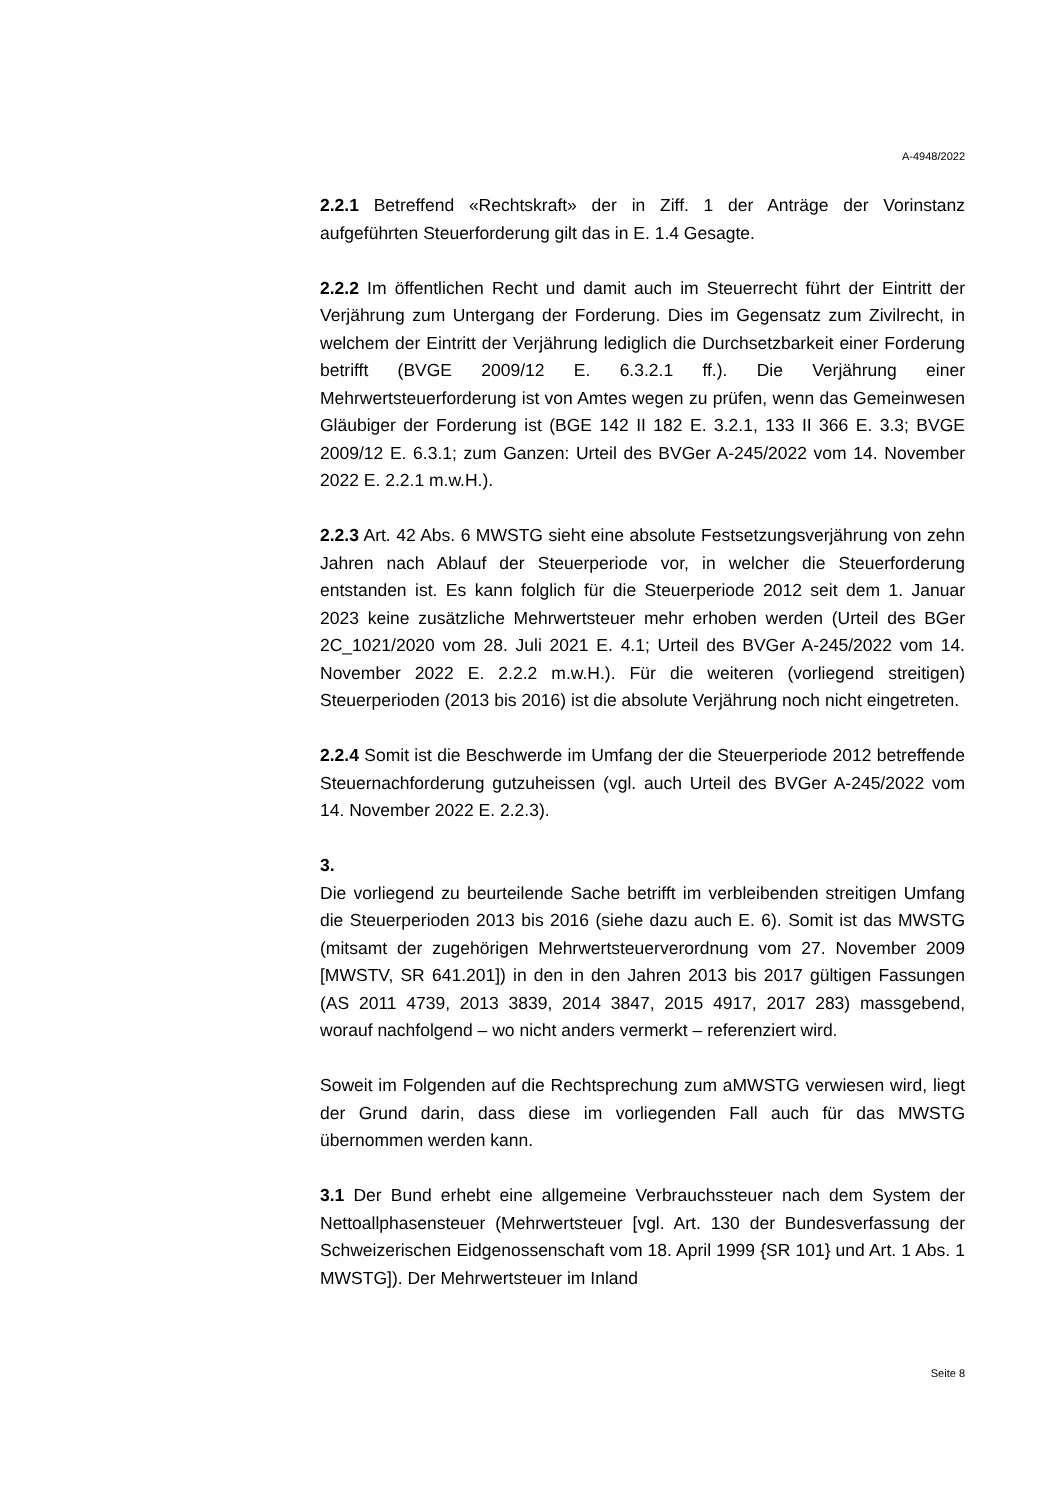A-4948/2022
2.2.1 Betreffend «Rechtskraft» der in Ziff. 1 der Anträge der Vorinstanz aufgeführten Steuerforderung gilt das in E. 1.4 Gesagte.
2.2.2 Im öffentlichen Recht und damit auch im Steuerrecht führt der Eintritt der Verjährung zum Untergang der Forderung. Dies im Gegensatz zum Zivilrecht, in welchem der Eintritt der Verjährung lediglich die Durchsetzbarkeit einer Forderung betrifft (BVGE 2009/12 E. 6.3.2.1 ff.). Die Verjährung einer Mehrwertsteuerforderung ist von Amtes wegen zu prüfen, wenn das Gemeinwesen Gläubiger der Forderung ist (BGE 142 II 182 E. 3.2.1, 133 II 366 E. 3.3; BVGE 2009/12 E. 6.3.1; zum Ganzen: Urteil des BVGer A-245/2022 vom 14. November 2022 E. 2.2.1 m.w.H.).
2.2.3 Art. 42 Abs. 6 MWSTG sieht eine absolute Festsetzungsverjährung von zehn Jahren nach Ablauf der Steuerperiode vor, in welcher die Steuerforderung entstanden ist. Es kann folglich für die Steuerperiode 2012 seit dem 1. Januar 2023 keine zusätzliche Mehrwertsteuer mehr erhoben werden (Urteil des BGer 2C_1021/2020 vom 28. Juli 2021 E. 4.1; Urteil des BVGer A-245/2022 vom 14. November 2022 E. 2.2.2 m.w.H.). Für die weiteren (vorliegend streitigen) Steuerperioden (2013 bis 2016) ist die absolute Verjährung noch nicht eingetreten.
2.2.4 Somit ist die Beschwerde im Umfang der die Steuerperiode 2012 betreffende Steuernachforderung gutzuheissen (vgl. auch Urteil des BVGer A-245/2022 vom 14. November 2022 E. 2.2.3).
3.
Die vorliegend zu beurteilende Sache betrifft im verbleibenden streitigen Umfang die Steuerperioden 2013 bis 2016 (siehe dazu auch E. 6). Somit ist das MWSTG (mitsamt der zugehörigen Mehrwertsteuerverordnung vom 27. November 2009 [MWSTV, SR 641.201]) in den in den Jahren 2013 bis 2017 gültigen Fassungen (AS 2011 4739, 2013 3839, 2014 3847, 2015 4917, 2017 283) massgebend, worauf nachfolgend – wo nicht anders vermerkt – referenziert wird.
Soweit im Folgenden auf die Rechtsprechung zum aMWSTG verwiesen wird, liegt der Grund darin, dass diese im vorliegenden Fall auch für das MWSTG übernommen werden kann.
3.1 Der Bund erhebt eine allgemeine Verbrauchssteuer nach dem System der Nettoallphasensteuer (Mehrwertsteuer [vgl. Art. 130 der Bundesverfassung der Schweizerischen Eidgenossenschaft vom 18. April 1999 {SR 101} und Art. 1 Abs. 1 MWSTG]). Der Mehrwertsteuer im Inland
Seite 8